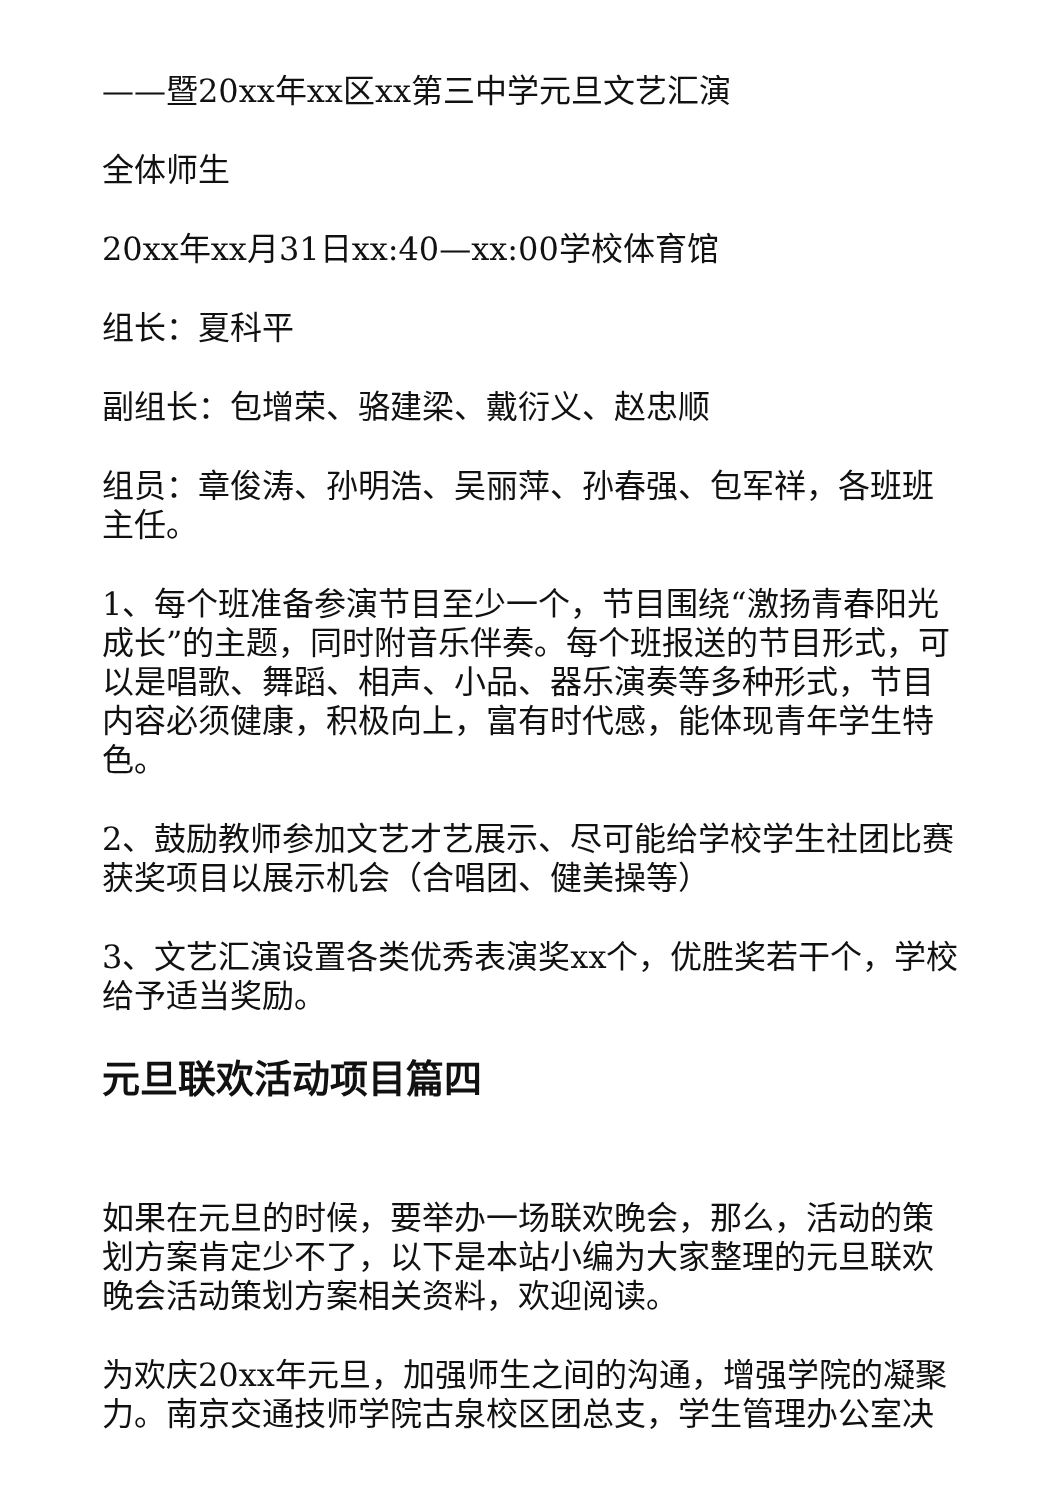——暨20xx年xx区xx第三中学元旦文艺汇演
全体师生
20xx年xx月31日xx:40—xx:00学校体育馆
组长：夏科平
副组长：包增荣、骆建梁、戴衍义、赵忠顺
组员：章俊涛、孙明浩、吴丽萍、孙春强、包军祥，各班班主任。
1、每个班准备参演节目至少一个，节目围绕“激扬青春阳光成长”的主题，同时附音乐伴奏。每个班报送的节目形式，可以是唱歌、舞蹈、相声、小品、器乐演奏等多种形式，节目内容必须健康，积极向上，富有时代感，能体现青年学生特色。
2、鼓励教师参加文艺才艺展示、尽可能给学校学生社团比赛获奖项目以展示机会（合唱团、健美操等）
3、文艺汇演设置各类优秀表演奖xx个，优胜奖若干个，学校给予适当奖励。
元旦联欢活动项目篇四
如果在元旦的时候，要举办一场联欢晚会，那么，活动的策划方案肯定少不了，以下是本站小编为大家整理的元旦联欢晚会活动策划方案相关资料，欢迎阅读。
为欢庆20xx年元旦，加强师生之间的沟通，增强学院的凝聚力。南京交通技师学院古泉校区团总支，学生管理办公室决